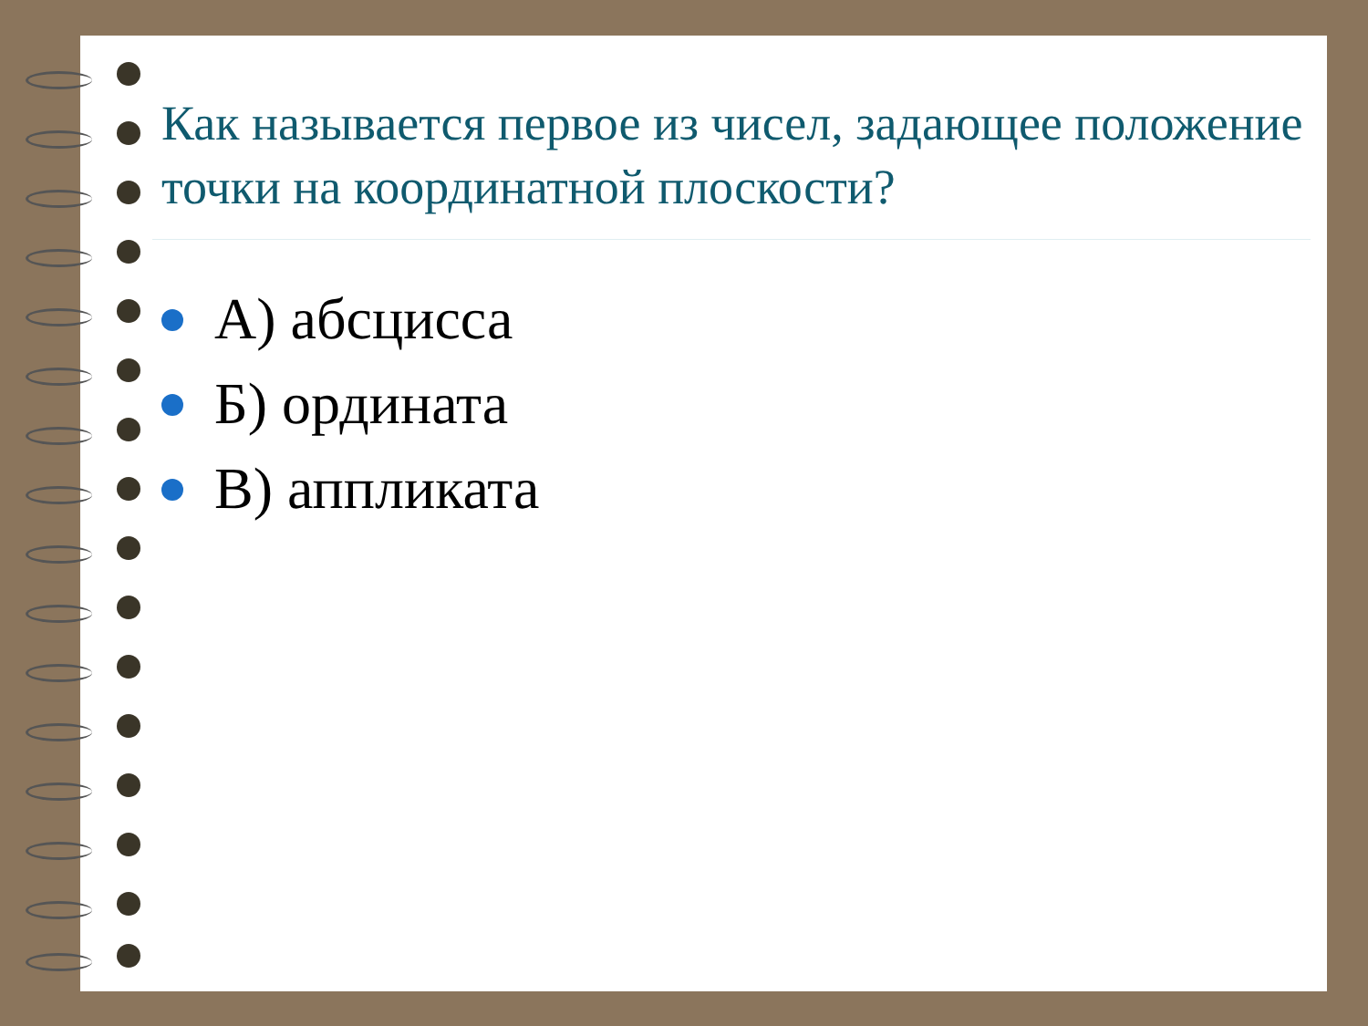Как называется первое из чисел, задающее положение точки на координатной плоскости?
А) абсцисса
Б) ордината
В) аппликата